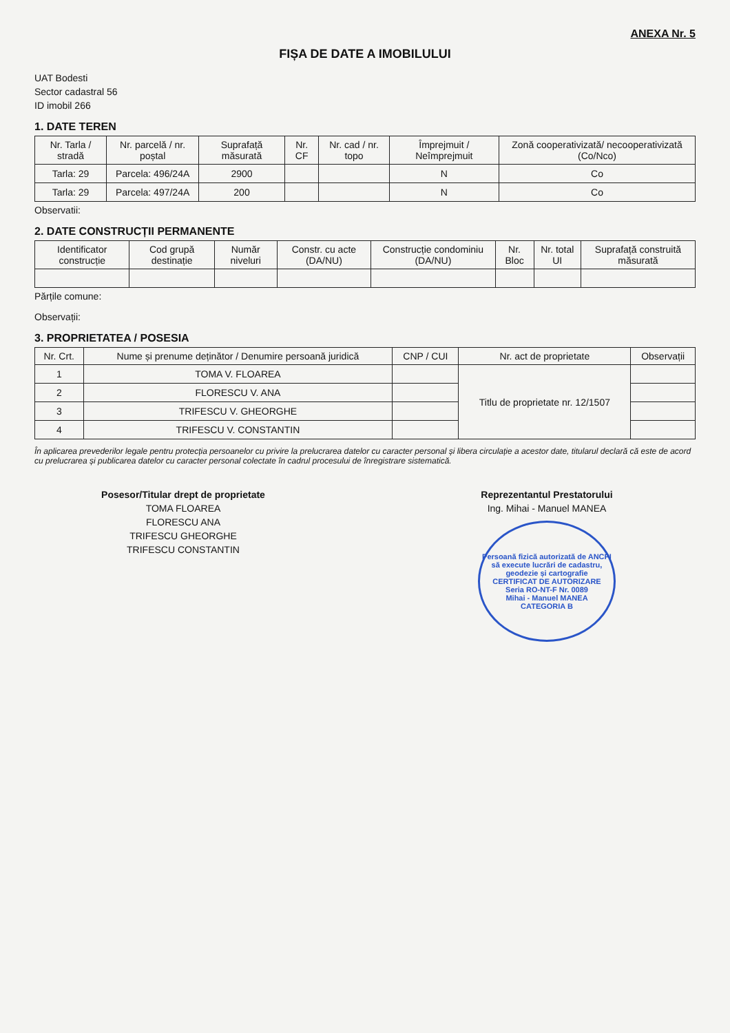ANEXA Nr. 5
FIȘA DE DATE A IMOBILULUI
UAT Bodesti
Sector cadastral 56
ID imobil 266
1. DATE TEREN
| Nr. Tarla / stradă | Nr. parcelă / nr. poștal | Suprafață măsurată | Nr. CF | Nr. cad / nr. topo | Împrejmuit / Neîmprejmuit | Zonă cooperativizată/ necooperativizată (Co/Nco) |
| --- | --- | --- | --- | --- | --- | --- |
| Tarla: 29 | Parcela: 496/24A | 2900 | | | N | Co |
| Tarla: 29 | Parcela: 497/24A | 200 | | | N | Co |
Observatii:
2. DATE CONSTRUCȚII PERMANENTE
| Identificator construcție | Cod grupă destinație | Număr niveluri | Constr. cu acte (DA/NU) | Construcție condominiu (DA/NU) | Nr. Bloc | Nr. total UI | Suprafață construită măsurată |
| --- | --- | --- | --- | --- | --- | --- | --- |
Părțile comune:
Observații:
3. PROPRIETATEA / POSESIA
| Nr. Crt. | Nume și prenume deținător / Denumire persoană juridică | CNP / CUI | Nr. act de proprietate | Observații |
| --- | --- | --- | --- | --- |
| 1 | TOMA V. FLOAREA | | Titlu de proprietate nr. 12/1507 | |
| 2 | FLORESCU V. ANA | | | |
| 3 | TRIFESCU V. GHEORGHE | | | |
| 4 | TRIFESCU V. CONSTANTIN | | | |
În aplicarea prevederilor legale pentru protecția persoanelor cu privire la prelucrarea datelor cu caracter personal și libera circulație a acestor date, titularul declară că este de acord cu prelucrarea și publicarea datelor cu caracter personal colectate în cadrul procesului de înregistrare sistematică.
Posesor/Titular drept de proprietate
TOMA FLOAREA
FLORESCU ANA
TRIFESCU GHEORGHE
TRIFESCU CONSTANTIN
Reprezentantul Prestatorului
Ing. Mihai - Manuel MANEA
Persoană fizică autorizată de ANCPI să execute lucrări de cadastru, geodezie și cartografie
CERTIFICAT DE AUTORIZARE
Seria RO-NT-F Nr. 0089
Mihai - Manuel MANEA
CATEGORIA B